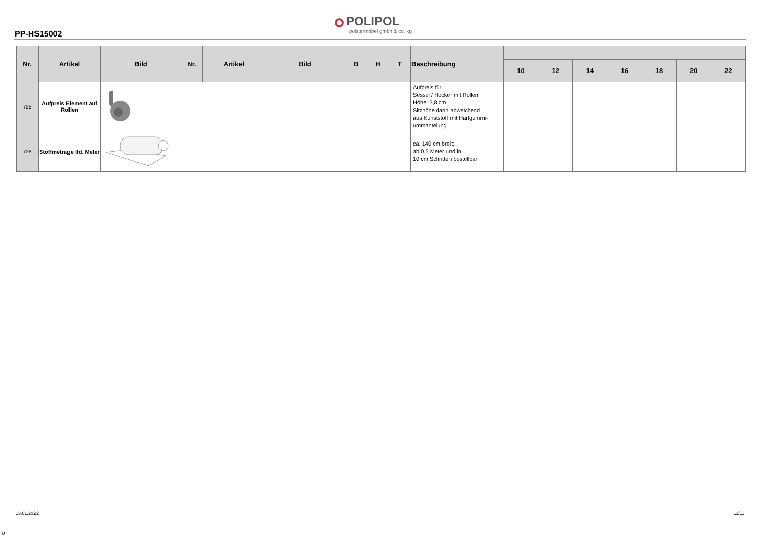PP-HS15002
POLIPOL
polstermöbel gmbh & co. kg
| Nr. | Artikel | Bild | Nr. | Artikel | Bild | B | H | T | Beschreibung | | | | | | | |
| --- | --- | --- | --- | --- | --- | --- | --- | --- | --- | --- | --- | --- | --- | --- | --- | --- |
| | | | | | | | | | | 10 | 12 | 14 | 16 | 18 | 20 | 22 |
| 725 | Aufpreis Element auf Rollen | | | | | | | | Aufpreis für Sessel / Hocker mit Rollen Höhe: 3,8 cm Sitzhöhe dann abweichend aus Kunststoff mit Hartgummi-ummantelung | | | | | | | |
| 726 | Stoffmetrage lfd. Meter | | | | | | | | ca. 140 cm breit; ab 0,5 Meter und in 10 cm Schritten bestellbar | | | | | | | |
13.01.2022 11/11
U